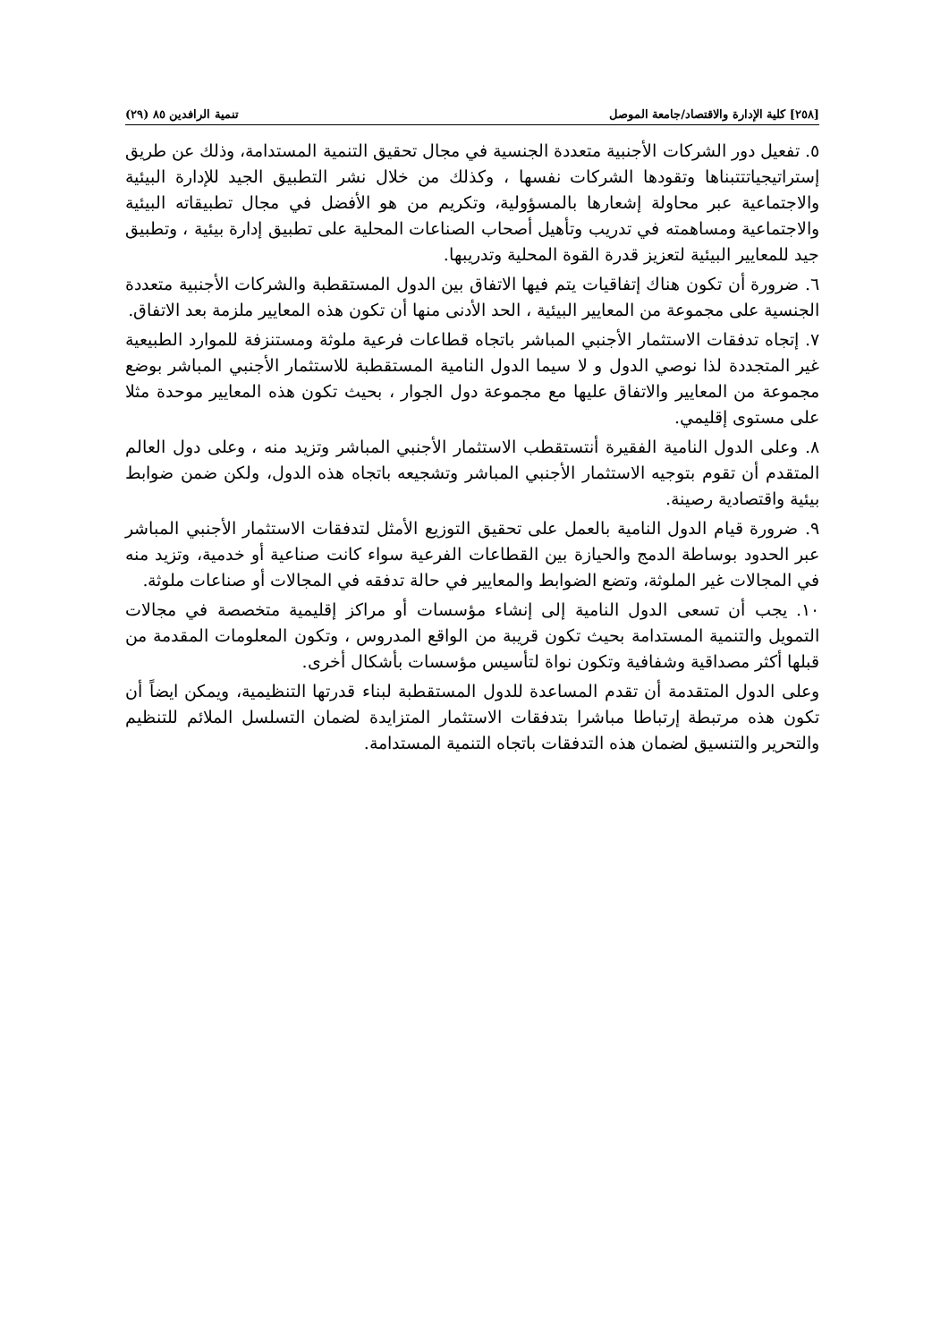[٢٥٨] كلية الإدارة والاقتصاد/جامعة الموصل تنمية الرافدين ٨٥ (٢٩)
٥. تفعيل دور الشركات الأجنبية متعددة الجنسية في مجال تحقيق التنمية المستدامة، وذلك عن طريق إستراتيجياتتتبناها وتقودها الشركات نفسها ، وكذلك من خلال نشر التطبيق الجيد للإدارة البيئية والاجتماعية عبر محاولة إشعارها بالمسؤولية، وتكريم من هو الأفضل في مجال تطبيقاته البيئية والاجتماعية ومساهمته في تدريب وتأهيل أصحاب الصناعات المحلية على تطبيق إدارة بيئية ، وتطبيق جيد للمعايير البيئية لتعزيز قدرة القوة المحلية وتدريبها.
٦. ضرورة أن تكون هناك إتفاقيات يتم فيها الاتفاق بين الدول المستقطبة والشركات الأجنبية متعددة الجنسية على مجموعة من المعايير البيئية ، الحد الأدنى منها أن تكون هذه المعايير ملزمة بعد الاتفاق.
٧. إتجاه تدفقات الاستثمار الأجنبي المباشر باتجاه قطاعات فرعية ملوثة ومستنزفة للموارد الطبيعية غير المتجددة لذا نوصي الدول و لا سيما الدول النامية المستقطبة للاستثمار الأجنبي المباشر بوضع مجموعة من المعايير والاتفاق عليها مع مجموعة دول الجوار ، بحيث تكون هذه المعايير موحدة مثلا على مستوى إقليمي.
٨. وعلى الدول النامية الفقيرة أنتستقطب الاستثمار الأجنبي المباشر وتزيد منه ، وعلى دول العالم المتقدم أن تقوم بتوجيه الاستثمار الأجنبي المباشر وتشجيعه باتجاه هذه الدول، ولكن ضمن ضوابط بيئية واقتصادية رصينة.
٩. ضرورة قيام الدول النامية بالعمل على تحقيق التوزيع الأمثل لتدفقات الاستثمار الأجنبي المباشر عبر الحدود بوساطة الدمج والحيازة بين القطاعات الفرعية سواء كانت صناعية أو خدمية، وتزيد منه في المجالات غير الملوثة، وتضع الضوابط والمعايير في حالة تدفقه في المجالات أو صناعات ملوثة.
١٠. يجب أن تسعى الدول النامية إلى إنشاء مؤسسات أو مراكز إقليمية متخصصة في مجالات التمويل والتنمية المستدامة بحيث تكون قريبة من الواقع المدروس ، وتكون المعلومات المقدمة من قبلها أكثر مصداقية وشفافية وتكون نواة لتأسيس مؤسسات بأشكال أخرى.
وعلى الدول المتقدمة أن تقدم المساعدة للدول المستقطبة لبناء قدرتها التنظيمية، ويمكن ايضاً أن تكون هذه مرتبطة إرتباطا مباشرا بتدفقات الاستثمار المتزايدة لضمان التسلسل الملائم للتنظيم والتحرير والتنسيق لضمان هذه التدفقات باتجاه التنمية المستدامة.